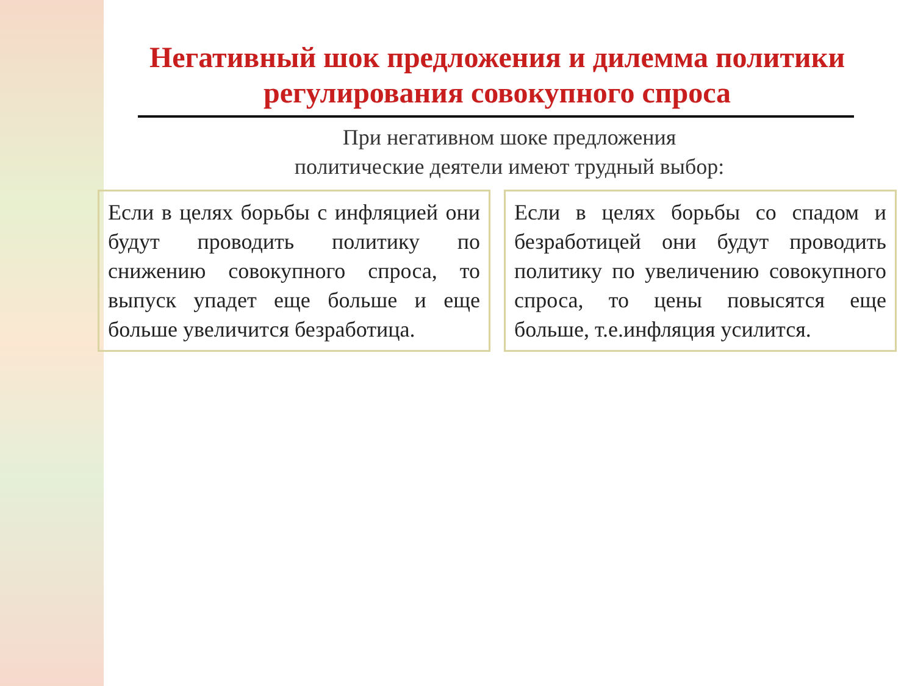Негативный шок предложения и дилемма политики регулирования совокупного спроса
При негативном шоке предложения
политические деятели имеют трудный выбор:
Если в целях борьбы с инфляцией они будут проводить политику по снижению совокупного спроса, то выпуск упадет еще больше и еще больше увеличится безработица.
Если в целях борьбы со спадом и безработицей они будут проводить политику по увеличению совокупного спроса, то цены повысятся еще больше, т.е.инфляция усилится.